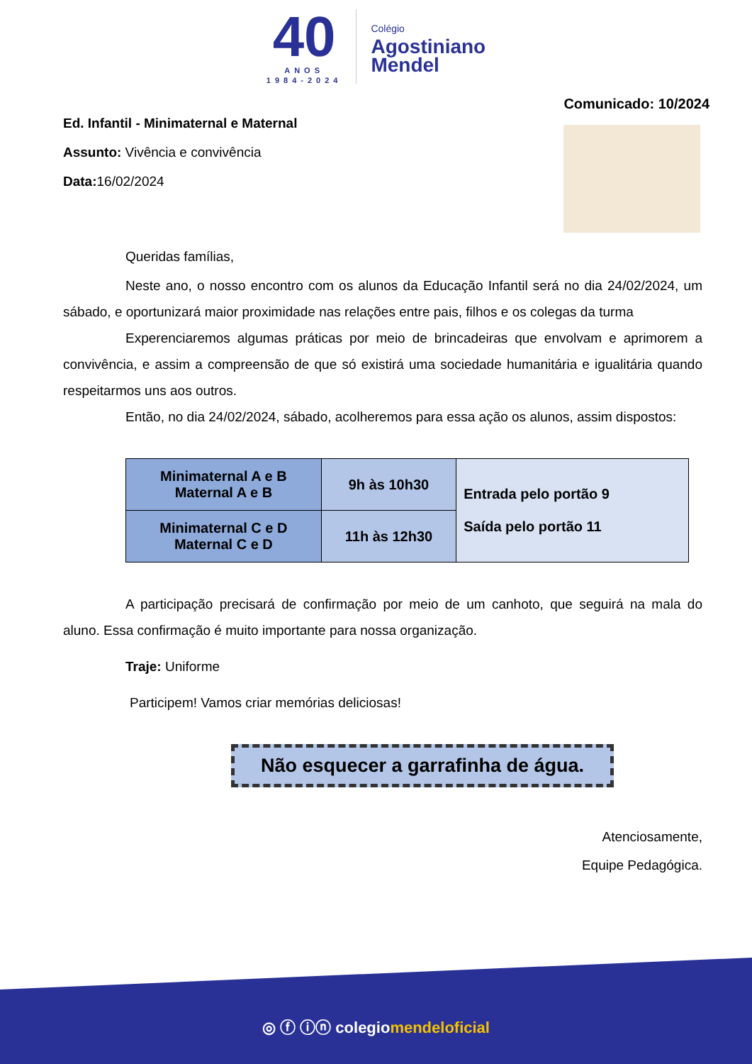40
ANOS
1984-2024
Colégio
Agostiniano
Mendel
Ed. Infantil - Minimaternal e Maternal
Assunto: Vivência e convivência
Data: 16/02/2024
Comunicado: 10/2024
Queridas famílias,
Neste ano, o nosso encontro com os alunos da Educação Infantil será no dia 24/02/2024, um sábado, e oportunizará maior proximidade nas relações entre pais, filhos e os colegas da turma
Experenciaremos algumas práticas por meio de brincadeiras que envolvam e aprimorem a convivência, e assim a compreensão de que só existirá uma sociedade humanitária e igualitária quando respeitarmos uns aos outros.
Então, no dia 24/02/2024, sábado, acolheremos para essa ação os alunos, assim dispostos:
| Minimaternal A e B Maternal A e B | 9h às 10h30 | Entrada pelo portão 9 Saída pelo portão 11 |
| Minimaternal C e D Maternal C e D | 11h às 12h30 | |
A participação precisará de confirmação por meio de um canhoto, que seguirá na mala do aluno. Essa confirmação é muito importante para nossa organização.
Traje: Uniforme
Participem! Vamos criar memórias deliciosas!
Não esquecer a garrafinha de água.
Atenciosamente,
Equipe Pedagógica.
◎ ⓕ ⓘⓝ colegiomendeloficial